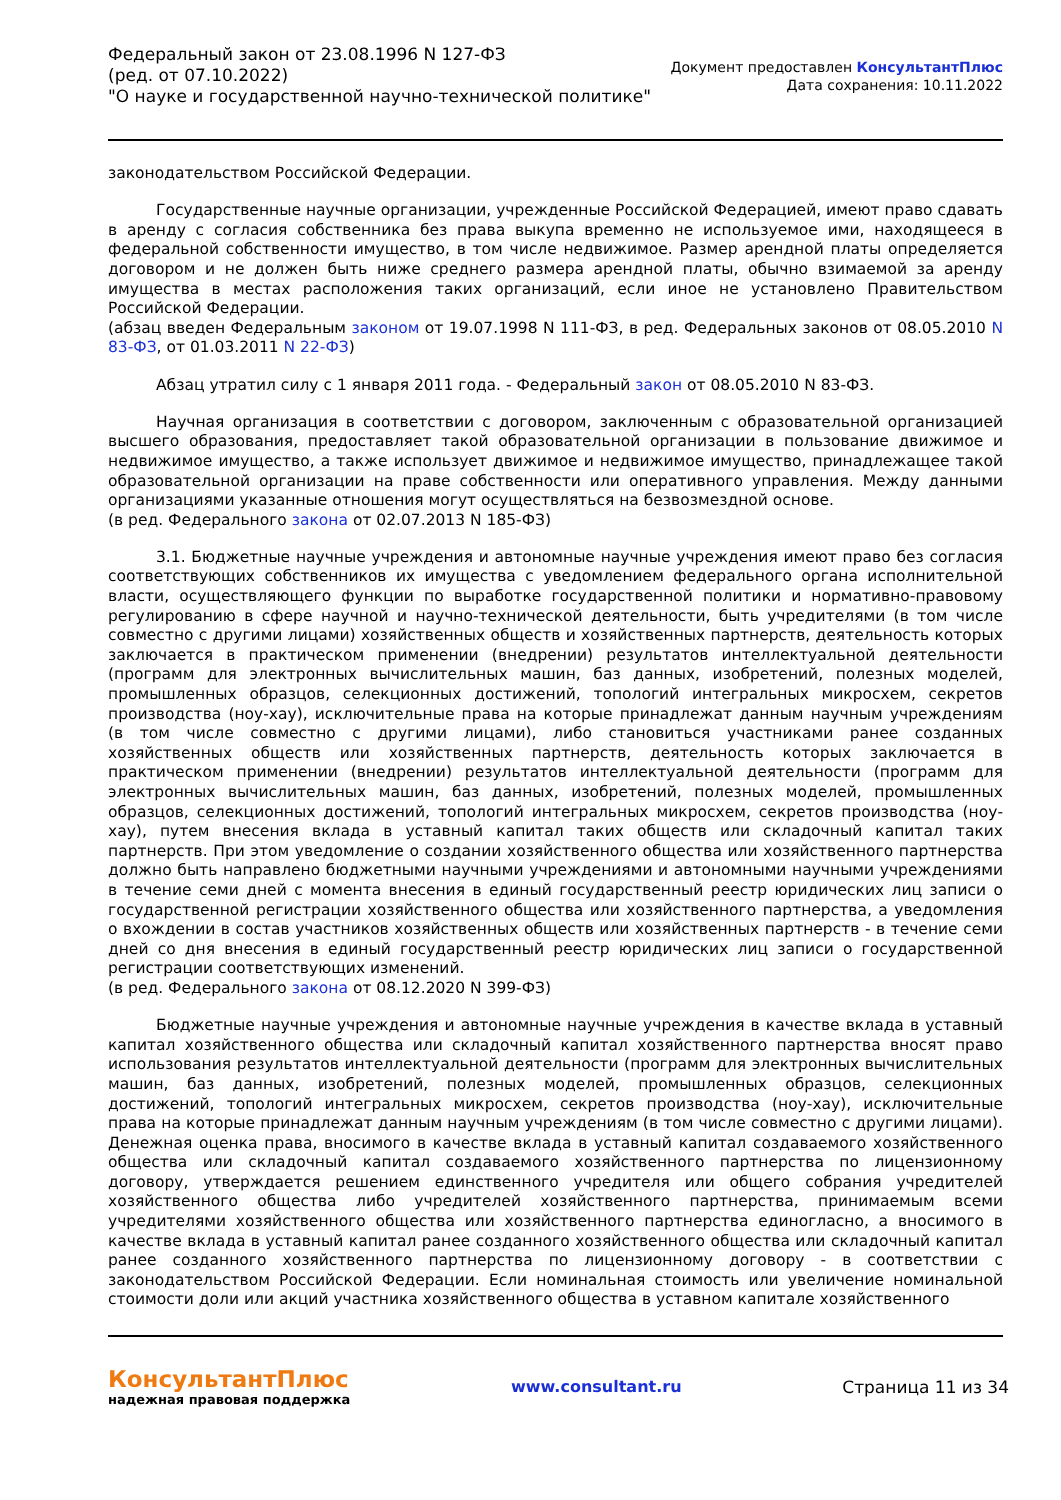Федеральный закон от 23.08.1996 N 127-ФЗ
(ред. от 07.10.2022)
"О науке и государственной научно-технической политике"
Документ предоставлен КонсультантПлюс
Дата сохранения: 10.11.2022
законодательством Российской Федерации.
Государственные научные организации, учрежденные Российской Федерацией, имеют право сдавать в аренду с согласия собственника без права выкупа временно не используемое ими, находящееся в федеральной собственности имущество, в том числе недвижимое. Размер арендной платы определяется договором и не должен быть ниже среднего размера арендной платы, обычно взимаемой за аренду имущества в местах расположения таких организаций, если иное не установлено Правительством Российской Федерации.
(абзац введен Федеральным законом от 19.07.1998 N 111-ФЗ, в ред. Федеральных законов от 08.05.2010 N 83-ФЗ, от 01.03.2011 N 22-ФЗ)
Абзац утратил силу с 1 января 2011 года. - Федеральный закон от 08.05.2010 N 83-ФЗ.
Научная организация в соответствии с договором, заключенным с образовательной организацией высшего образования, предоставляет такой образовательной организации в пользование движимое и недвижимое имущество, а также использует движимое и недвижимое имущество, принадлежащее такой образовательной организации на праве собственности или оперативного управления. Между данными организациями указанные отношения могут осуществляться на безвозмездной основе.
(в ред. Федерального закона от 02.07.2013 N 185-ФЗ)
3.1. Бюджетные научные учреждения и автономные научные учреждения имеют право без согласия соответствующих собственников их имущества с уведомлением федерального органа исполнительной власти, осуществляющего функции по выработке государственной политики и нормативно-правовому регулированию в сфере научной и научно-технической деятельности, быть учредителями (в том числе совместно с другими лицами) хозяйственных обществ и хозяйственных партнерств, деятельность которых заключается в практическом применении (внедрении) результатов интеллектуальной деятельности (программ для электронных вычислительных машин, баз данных, изобретений, полезных моделей, промышленных образцов, селекционных достижений, топологий интегральных микросхем, секретов производства (ноу-хау), исключительные права на которые принадлежат данным научным учреждениям (в том числе совместно с другими лицами), либо становиться участниками ранее созданных хозяйственных обществ или хозяйственных партнерств, деятельность которых заключается в практическом применении (внедрении) результатов интеллектуальной деятельности (программ для электронных вычислительных машин, баз данных, изобретений, полезных моделей, промышленных образцов, селекционных достижений, топологий интегральных микросхем, секретов производства (ноу-хау), путем внесения вклада в уставный капитал таких обществ или складочный капитал таких партнерств. При этом уведомление о создании хозяйственного общества или хозяйственного партнерства должно быть направлено бюджетными научными учреждениями и автономными научными учреждениями в течение семи дней с момента внесения в единый государственный реестр юридических лиц записи о государственной регистрации хозяйственного общества или хозяйственного партнерства, а уведомления о вхождении в состав участников хозяйственных обществ или хозяйственных партнерств - в течение семи дней со дня внесения в единый государственный реестр юридических лиц записи о государственной регистрации соответствующих изменений.
(в ред. Федерального закона от 08.12.2020 N 399-ФЗ)
Бюджетные научные учреждения и автономные научные учреждения в качестве вклада в уставный капитал хозяйственного общества или складочный капитал хозяйственного партнерства вносят право использования результатов интеллектуальной деятельности (программ для электронных вычислительных машин, баз данных, изобретений, полезных моделей, промышленных образцов, селекционных достижений, топологий интегральных микросхем, секретов производства (ноу-хау), исключительные права на которые принадлежат данным научным учреждениям (в том числе совместно с другими лицами). Денежная оценка права, вносимого в качестве вклада в уставный капитал создаваемого хозяйственного общества или складочный капитал создаваемого хозяйственного партнерства по лицензионному договору, утверждается решением единственного учредителя или общего собрания учредителей хозяйственного общества либо учредителей хозяйственного партнерства, принимаемым всеми учредителями хозяйственного общества или хозяйственного партнерства единогласно, а вносимого в качестве вклада в уставный капитал ранее созданного хозяйственного общества или складочный капитал ранее созданного хозяйственного партнерства по лицензионному договору - в соответствии с законодательством Российской Федерации. Если номинальная стоимость или увеличение номинальной стоимости доли или акций участника хозяйственного общества в уставном капитале хозяйственного
КонсультантПлюс
надежная правовая поддержка
www.consultant.ru Страница 11 из 34